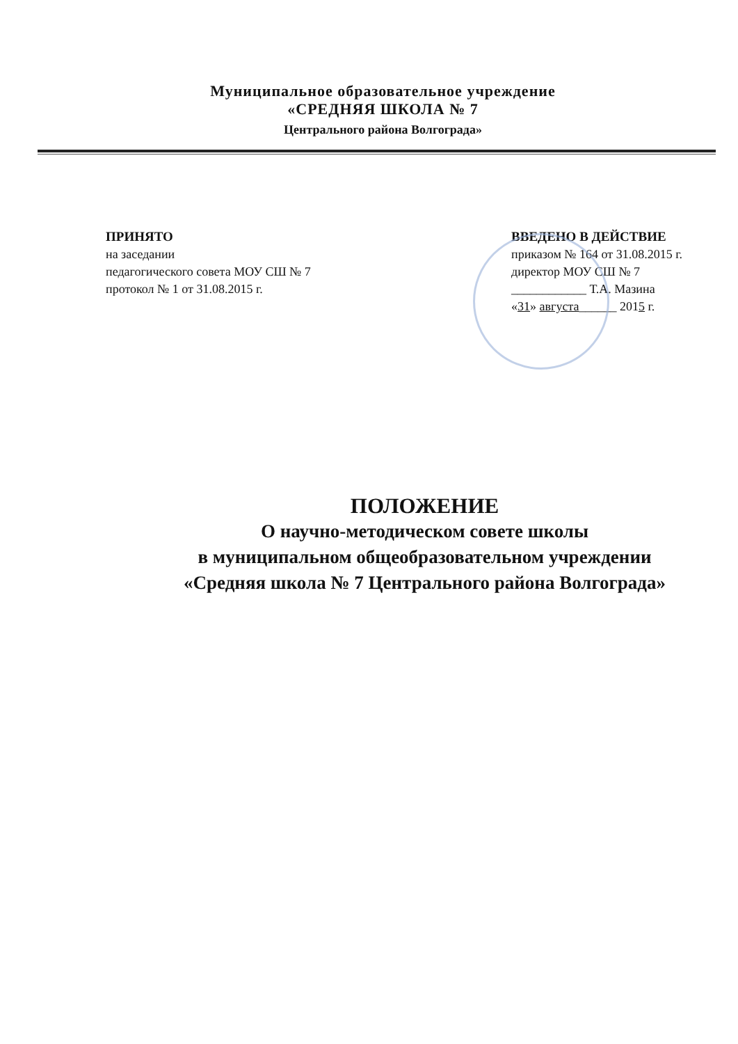Муниципальное образовательное учреждение
«СРЕДНЯЯ ШКОЛА № 7
Центрального района Волгограда»
ПРИНЯТО
на заседании
педагогического совета МОУ СШ № 7
протокол № 1 от 31.08.2015 г.
ВВЕДЕНО В ДЕЙСТВИЕ
приказом № 164 от 31.08.2015 г.
директор МОУ СШ № 7
____________ Т.А. Мазина
«31» августа______ 2015 г.
ПОЛОЖЕНИЕ
О научно-методическом совете школы
в муниципальном общеобразовательном учреждении
«Средняя школа № 7 Центрального района Волгограда»